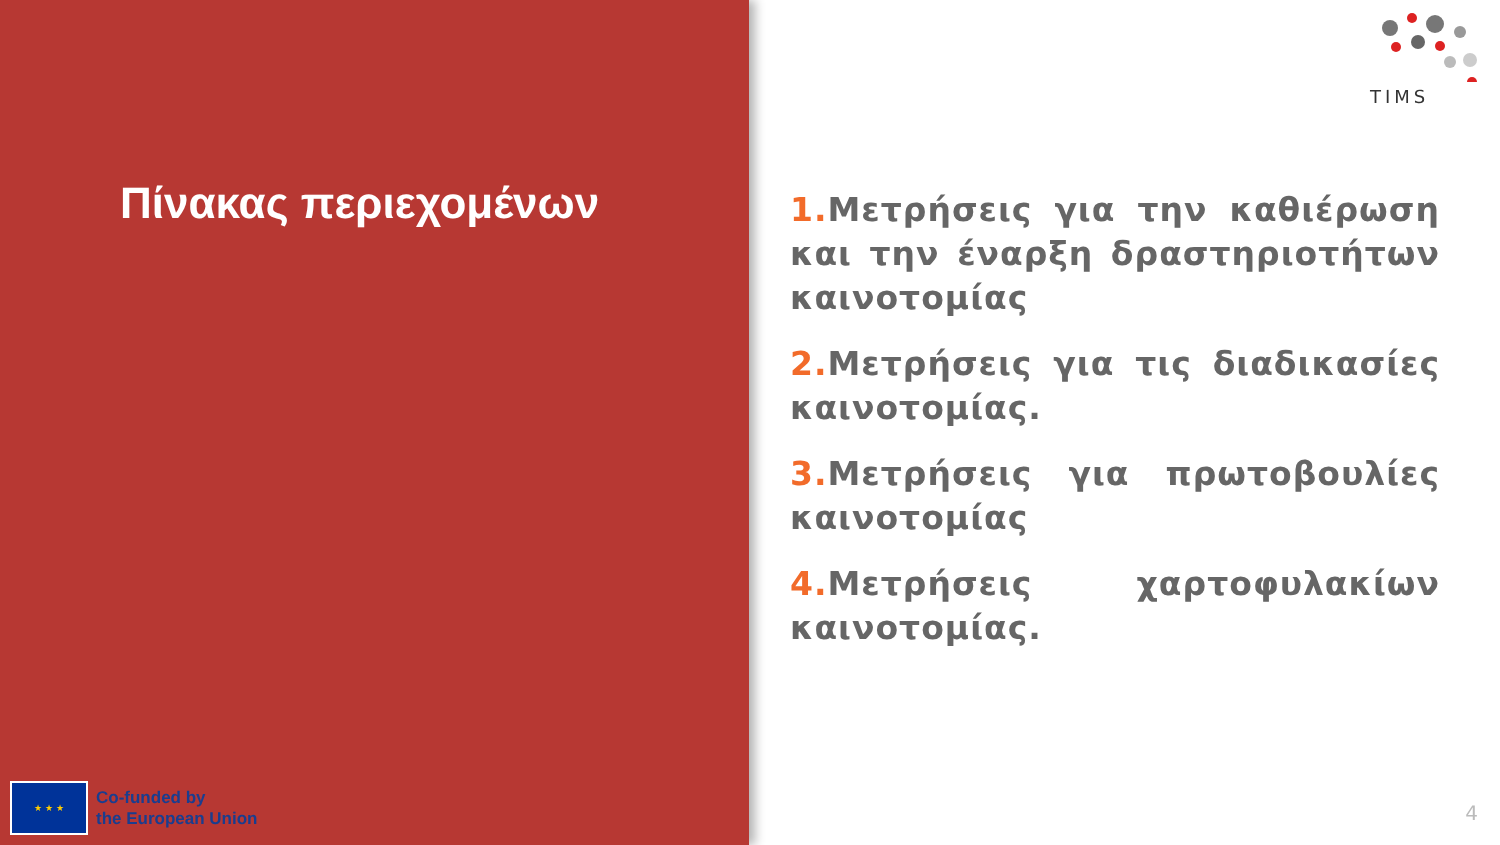Πίνακας περιεχομένων
★ ★ ★
Co-funded by
the European Union
TIMS
1. Μετρήσεις για την καθιέρωση και την έναρξη δραστηριοτήτων καινοτομίας
2. Μετρήσεις για τις διαδικασίες καινοτομίας.
3. Μετρήσεις για πρωτοβουλίες καινοτομίας
4. Μετρήσεις χαρτοφυλακίων καινοτομίας.
4